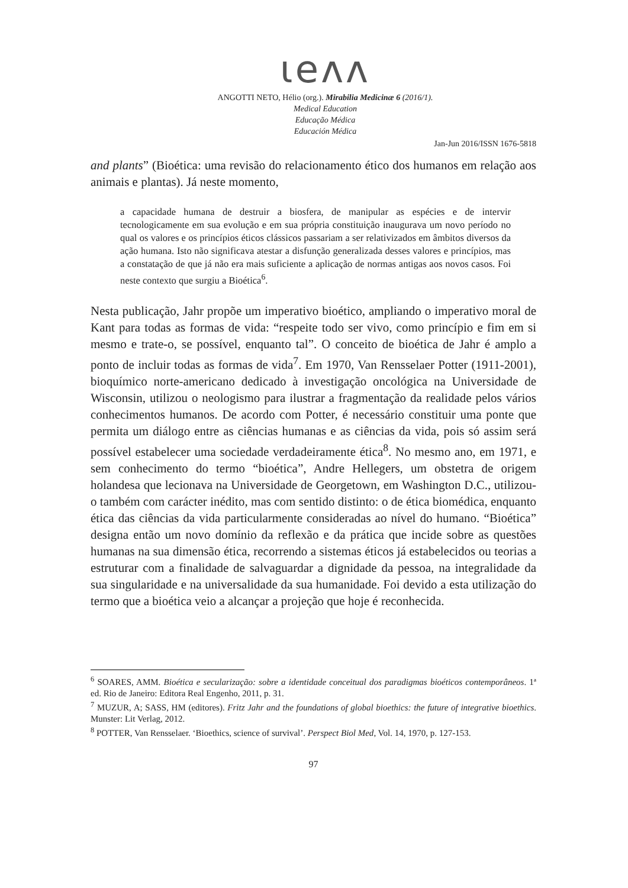ιeᴧᴧ
ANGOTTI NETO, Hélio (org.). Mirabilia Medicinæ 6 (2016/1).
Medical Education
Educação Médica
Educación Médica
Jan-Jun 2016/ISSN 1676-5818
and plants” (Bioética: uma revisão do relacionamento ético dos humanos em relação aos animais e plantas). Já neste momento,
a capacidade humana de destruir a biosfera, de manipular as espécies e de intervir tecnologicamente em sua evolução e em sua própria constituição inaugurava um novo período no qual os valores e os princípios éticos clássicos passariam a ser relativizados em âmbitos diversos da ação humana. Isto não significava atestar a disfunção generalizada desses valores e princípios, mas a constatação de que já não era mais suficiente a aplicação de normas antigas aos novos casos. Foi neste contexto que surgiu a Bioética<sup>6</sup>.
Nesta publicação, Jahr propõe um imperativo bioético, ampliando o imperativo moral de Kant para todas as formas de vida: “respeite todo ser vivo, como princípio e fim em si mesmo e trate-o, se possível, enquanto tal”. O conceito de bioética de Jahr é amplo a ponto de incluir todas as formas de vida<sup>7</sup>. Em 1970, Van Rensselaer Potter (1911-2001), bioquímico norte-americano dedicado à investigação oncológica na Universidade de Wisconsin, utilizou o neologismo para ilustrar a fragmentação da realidade pelos vários conhecimentos humanos. De acordo com Potter, é necessário constituir uma ponte que permita um diálogo entre as ciências humanas e as ciências da vida, pois só assim será possível estabelecer uma sociedade verdadeiramente ética<sup>8</sup>. No mesmo ano, em 1971, e sem conhecimento do termo “bioética”, Andre Hellegers, um obstetra de origem holandesa que lecionava na Universidade de Georgetown, em Washington D.C., utilizou-o também com carácter inédito, mas com sentido distinto: o de ética biomédica, enquanto ética das ciências da vida particularmente consideradas ao nível do humano. “Bioética” designa então um novo domínio da reflexão e da prática que incide sobre as questões humanas na sua dimensão ética, recorrendo a sistemas éticos já estabelecidos ou teorias a estruturar com a finalidade de salvaguardar a dignidade da pessoa, na integralidade da sua singularidade e na universalidade da sua humanidade. Foi devido a esta utilização do termo que a bioética veio a alcançar a projeção que hoje é reconhecida.
<sup>6</sup> SOARES, AMM. Bioética e secularização: sobre a identidade conceitual dos paradigmas bioéticos contemporâneos. 1ª ed. Rio de Janeiro: Editora Real Engenho, 2011, p. 31.
<sup>7</sup> MUZUR, A; SASS, HM (editores). Fritz Jahr and the foundations of global bioethics: the future of integrative bioethics. Munster: Lit Verlag, 2012.
<sup>8</sup> POTTER, Van Rensselaer. ‘Bioethics, science of survival’. Perspect Biol Med, Vol. 14, 1970, p. 127-153.
97